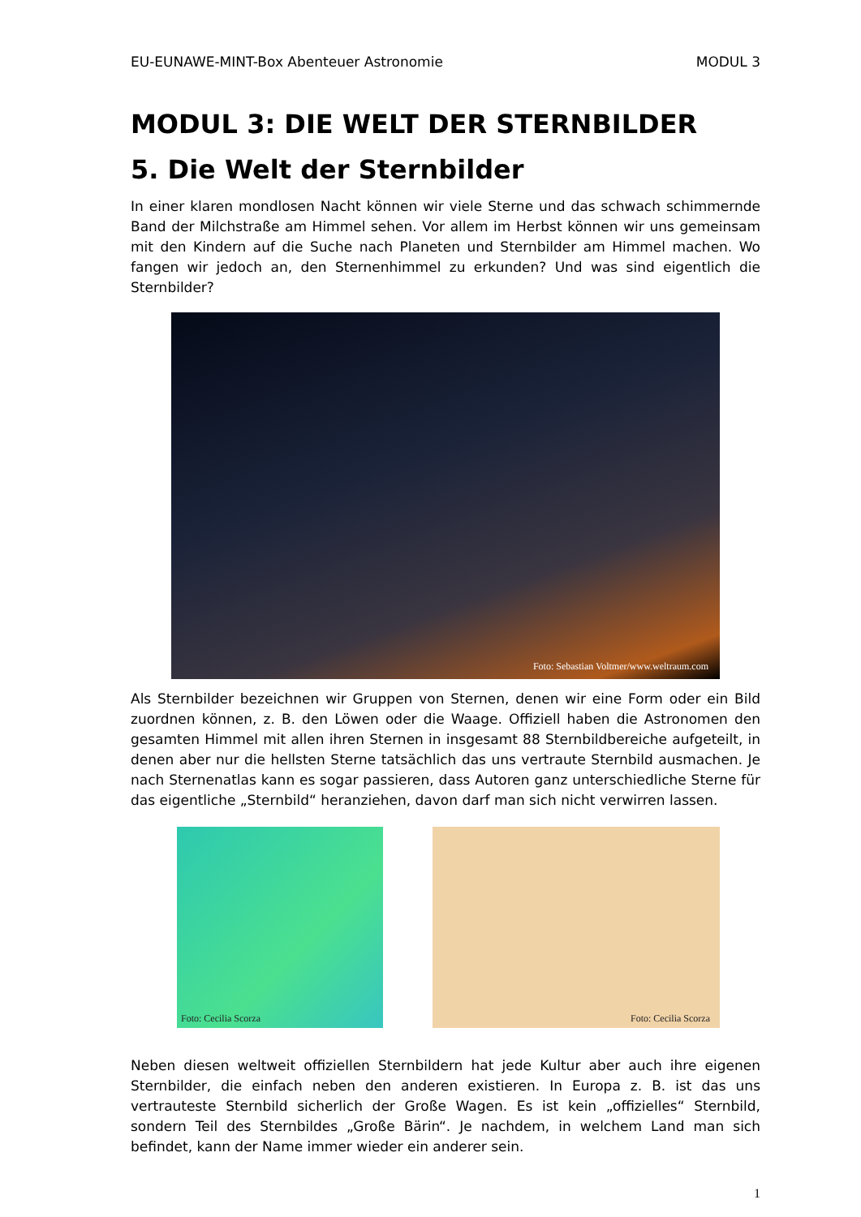EU-EUNAWE-MINT-Box Abenteuer Astronomie MODUL 3
MODUL 3: DIE WELT DER STERNBILDER
5. Die Welt der Sternbilder
In einer klaren mondlosen Nacht können wir viele Sterne und das schwach schimmernde Band der Milchstraße am Himmel sehen. Vor allem im Herbst können wir uns gemeinsam mit den Kindern auf die Suche nach Planeten und Sternbilder am Himmel machen. Wo fangen wir jedoch an, den Sternenhimmel zu erkunden? Und was sind eigentlich die Sternbilder?
Foto: Sebastian Voltmer/www.weltraum.com
Als Sternbilder bezeichnen wir Gruppen von Sternen, denen wir eine Form oder ein Bild zuordnen können, z. B. den Löwen oder die Waage. Offiziell haben die Astronomen den gesamten Himmel mit allen ihren Sternen in insgesamt 88 Sternbildbereiche aufgeteilt, in denen aber nur die hellsten Sterne tatsächlich das uns vertraute Sternbild ausmachen. Je nach Sternenatlas kann es sogar passieren, dass Autoren ganz unterschiedliche Sterne für das eigentliche „Sternbild“ heranziehen, davon darf man sich nicht verwirren lassen.
Foto: Cecilia Scorza
Foto: Cecilia Scorza
Neben diesen weltweit offiziellen Sternbildern hat jede Kultur aber auch ihre eigenen Sternbilder, die einfach neben den anderen existieren. In Europa z. B. ist das uns vertrauteste Sternbild sicherlich der Große Wagen. Es ist kein „offizielles“ Sternbild, sondern Teil des Sternbildes „Große Bärin“. Je nachdem, in welchem Land man sich befindet, kann der Name immer wieder ein anderer sein.
1